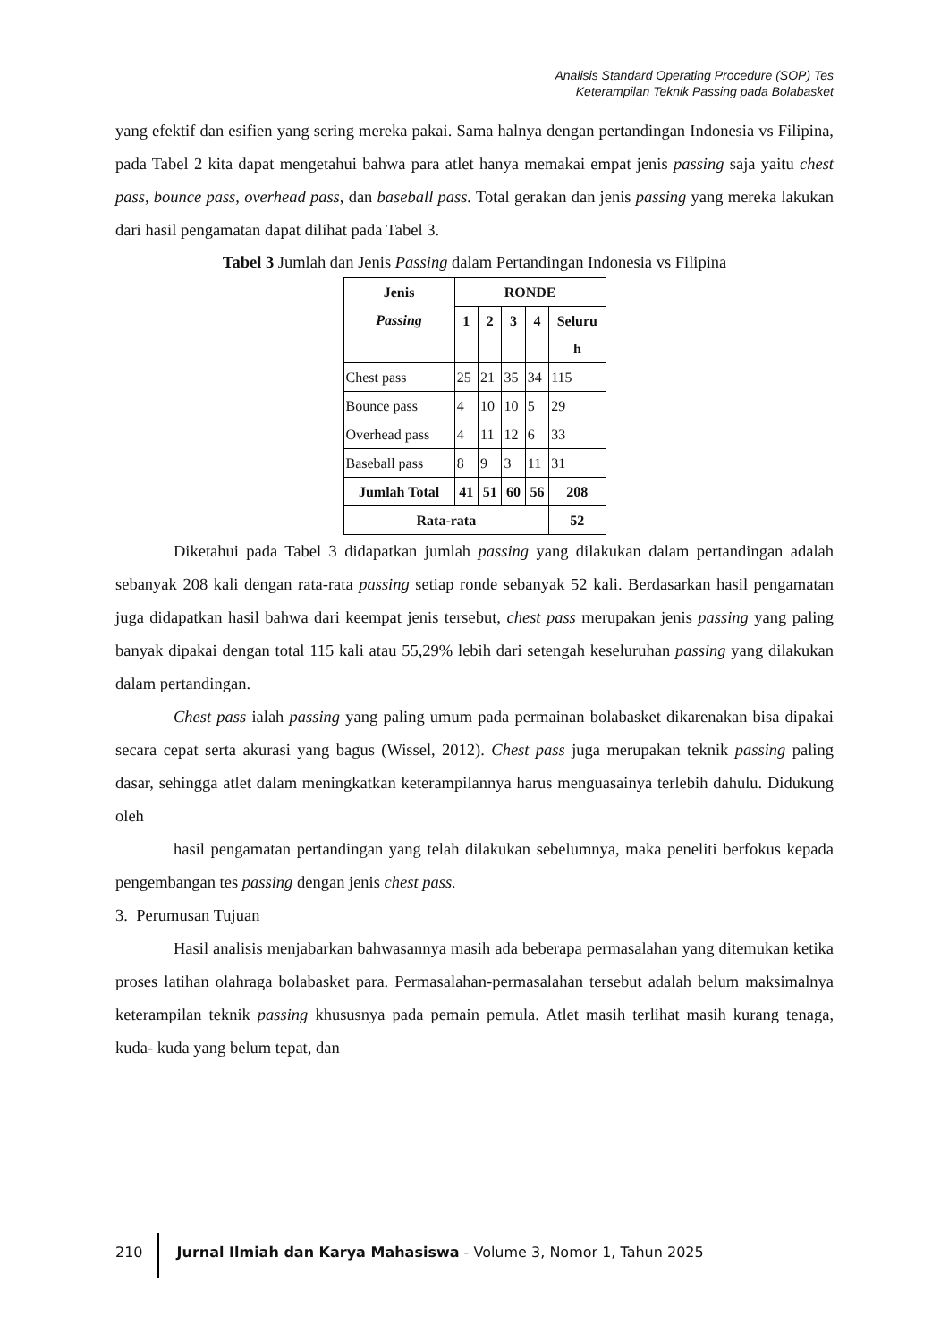Analisis Standard Operating Procedure (SOP) Tes
Keterampilan Teknik Passing pada Bolabasket
yang efektif dan esifien yang sering mereka pakai. Sama halnya dengan pertandingan Indonesia vs Filipina, pada Tabel 2 kita dapat mengetahui bahwa para atlet hanya memakai empat jenis passing saja yaitu chest pass, bounce pass, overhead pass, dan baseball pass. Total gerakan dan jenis passing yang mereka lakukan dari hasil pengamatan dapat dilihat pada Tabel 3.
Tabel 3 Jumlah dan Jenis Passing dalam Pertandingan Indonesia vs Filipina
| Jenis Passing | RONDE | | | | |
| --- | --- | --- | --- | --- | --- |
| | 1 | 2 | 3 | 4 | Seluru h |
| Chest pass | 25 | 21 | 35 | 34 | 115 |
| Bounce pass | 4 | 10 | 10 | 5 | 29 |
| Overhead pass | 4 | 11 | 12 | 6 | 33 |
| Baseball pass | 8 | 9 | 3 | 11 | 31 |
| Jumlah Total | 41 | 51 | 60 | 56 | 208 |
| Rata-rata | | | | | 52 |
Diketahui pada Tabel 3 didapatkan jumlah passing yang dilakukan dalam pertandingan adalah sebanyak 208 kali dengan rata-rata passing setiap ronde sebanyak 52 kali. Berdasarkan hasil pengamatan juga didapatkan hasil bahwa dari keempat jenis tersebut, chest pass merupakan jenis passing yang paling banyak dipakai dengan total 115 kali atau 55,29% lebih dari setengah keseluruhan passing yang dilakukan dalam pertandingan.
Chest pass ialah passing yang paling umum pada permainan bolabasket dikarenakan bisa dipakai secara cepat serta akurasi yang bagus (Wissel, 2012). Chest pass juga merupakan teknik passing paling dasar, sehingga atlet dalam meningkatkan keterampilannya harus menguasainya terlebih dahulu. Didukung oleh
hasil pengamatan pertandingan yang telah dilakukan sebelumnya, maka peneliti berfokus kepada pengembangan tes passing dengan jenis chest pass.
3. Perumusan Tujuan
Hasil analisis menjabarkan bahwasannya masih ada beberapa permasalahan yang ditemukan ketika proses latihan olahraga bolabasket para. Permasalahan-permasalahan tersebut adalah belum maksimalnya keterampilan teknik passing khususnya pada pemain pemula. Atlet masih terlihat masih kurang tenaga, kuda- kuda yang belum tepat, dan
210 Jurnal Ilmiah dan Karya Mahasiswa - Volume 3, Nomor 1, Tahun 2025